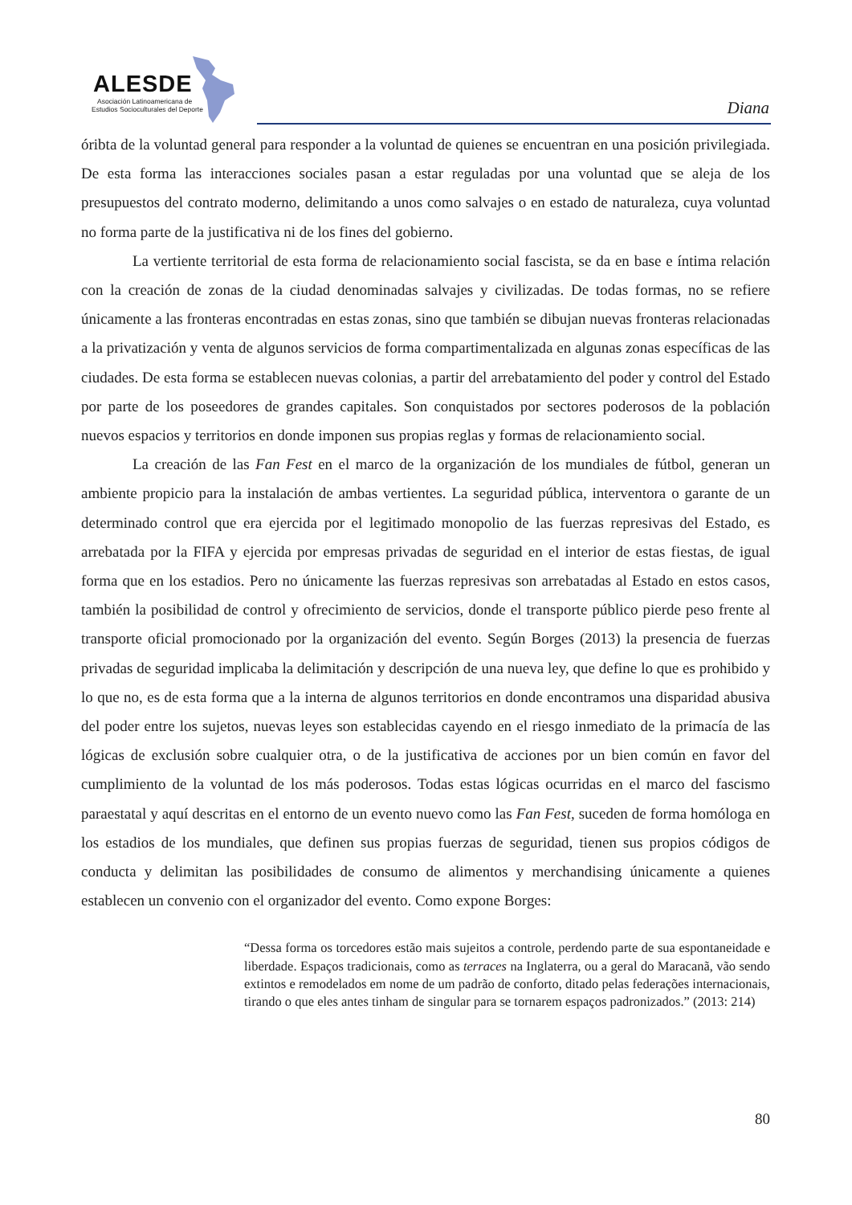ALESDE
Asociación Latinoamericana de
Estudios Socioculturales del Deporte
Diana
óribta de la voluntad general para responder a la voluntad de quienes se encuentran en una posición privilegiada. De esta forma las interacciones sociales pasan a estar reguladas por una voluntad que se aleja de los presupuestos del contrato moderno, delimitando a unos como salvajes o en estado de naturaleza, cuya voluntad no forma parte de la justificativa ni de los fines del gobierno.
La vertiente territorial de esta forma de relacionamiento social fascista, se da en base e íntima relación con la creación de zonas de la ciudad denominadas salvajes y civilizadas. De todas formas, no se refiere únicamente a las fronteras encontradas en estas zonas, sino que también se dibujan nuevas fronteras relacionadas a la privatización y venta de algunos servicios de forma compartimentalizada en algunas zonas específicas de las ciudades. De esta forma se establecen nuevas colonias, a partir del arrebatamiento del poder y control del Estado por parte de los poseedores de grandes capitales. Son conquistados por sectores poderosos de la población nuevos espacios y territorios en donde imponen sus propias reglas y formas de relacionamiento social.
La creación de las Fan Fest en el marco de la organización de los mundiales de fútbol, generan un ambiente propicio para la instalación de ambas vertientes. La seguridad pública, interventora o garante de un determinado control que era ejercida por el legitimado monopolio de las fuerzas represivas del Estado, es arrebatada por la FIFA y ejercida por empresas privadas de seguridad en el interior de estas fiestas, de igual forma que en los estadios. Pero no únicamente las fuerzas represivas son arrebatadas al Estado en estos casos, también la posibilidad de control y ofrecimiento de servicios, donde el transporte público pierde peso frente al transporte oficial promocionado por la organización del evento. Según Borges (2013) la presencia de fuerzas privadas de seguridad implicaba la delimitación y descripción de una nueva ley, que define lo que es prohibido y lo que no, es de esta forma que a la interna de algunos territorios en donde encontramos una disparidad abusiva del poder entre los sujetos, nuevas leyes son establecidas cayendo en el riesgo inmediato de la primacía de las lógicas de exclusión sobre cualquier otra, o de la justificativa de acciones por un bien común en favor del cumplimiento de la voluntad de los más poderosos. Todas estas lógicas ocurridas en el marco del fascismo paraestatal y aquí descritas en el entorno de un evento nuevo como las Fan Fest, suceden de forma homóloga en los estadios de los mundiales, que definen sus propias fuerzas de seguridad, tienen sus propios códigos de conducta y delimitan las posibilidades de consumo de alimentos y merchandising únicamente a quienes establecen un convenio con el organizador del evento. Como expone Borges:
“Dessa forma os torcedores estão mais sujeitos a controle, perdendo parte de sua espontaneidade e liberdade. Espaços tradicionais, como as terraces na Inglaterra, ou a geral do Maracanã, vão sendo extintos e remodelados em nome de um padrão de conforto, ditado pelas federações internacionais, tirando o que eles antes tinham de singular para se tornarem espaços padronizados.” (2013: 214)
80